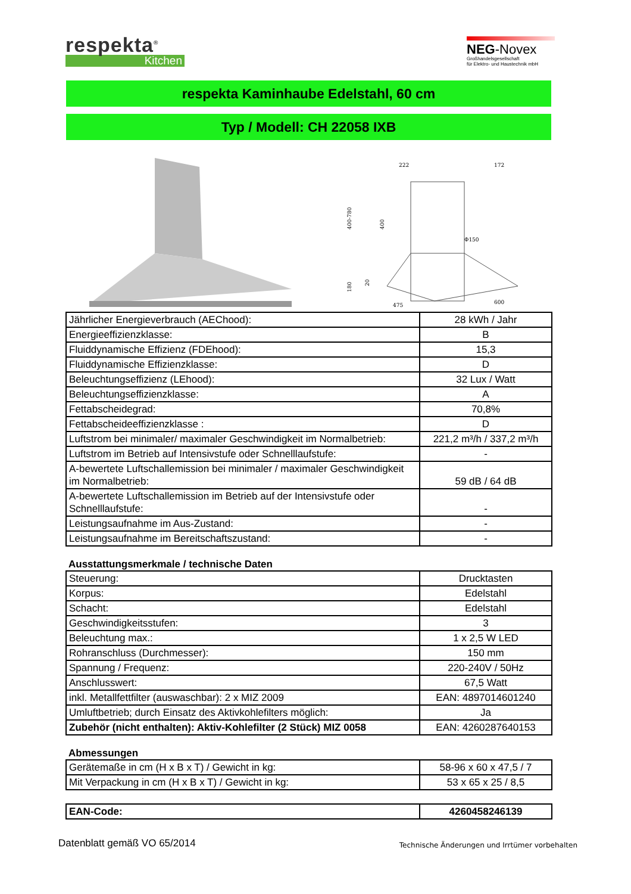respekta<sup>®</sup>
Kitchen
NEG-Novex
Großhandelsgesellschaft
für Elektro- und Haustechnik mbH
respekta Kaminhaube Edelstahl, 60 cm
Typ / Modell: CH 22058 IXB
222
172
400-780
400
Φ150
180
20
475
600
| Jährlicher Energieverbrauch (AEChood): | 28 kWh / Jahr |
| Energieeffizienzklasse: | B |
| Fluiddynamische Effizienz (FDEhood): | 15,3 |
| Fluiddynamische Effizienzklasse: | D |
| Beleuchtungseffizienz (LEhood): | 32 Lux / Watt |
| Beleuchtungseffizienzklasse: | A |
| Fettabscheidegrad: | 70,8% |
| Fettabscheideeffizienzklasse : | D |
| Luftstrom bei minimaler/ maximaler Geschwindigkeit im Normalbetrieb: | 221,2 m³/h / 337,2 m³/h |
| Luftstrom im Betrieb auf Intensivstufe oder Schnelllaufstufe: | - |
| A-bewertete Luftschallemission bei minimaler / maximaler Geschwindigkeit im Normalbetrieb: | 59 dB / 64 dB |
| A-bewertete Luftschallemission im Betrieb auf der Intensivstufe oder Schnelllaufstufe: | - |
| Leistungsaufnahme im Aus-Zustand: | - |
| Leistungsaufnahme im Bereitschaftszustand: | - |
Ausstattungsmerkmale / technische Daten
| Steuerung: | Drucktasten |
| Korpus: | Edelstahl |
| Schacht: | Edelstahl |
| Geschwindigkeitsstufen: | 3 |
| Beleuchtung max.: | 1 x 2,5 W LED |
| Rohranschluss (Durchmesser): | 150 mm |
| Spannung / Frequenz: | 220-240V / 50Hz |
| Anschlusswert: | 67,5 Watt |
| inkl. Metallfettfilter (auswaschbar): 2 x MIZ 2009 | EAN: 4897014601240 |
| Umluftbetrieb; durch Einsatz des Aktivkohlefilters möglich: | Ja |
| Zubehör (nicht enthalten): Aktiv-Kohlefilter (2 Stück) MIZ 0058 | EAN: 4260287640153 |
Abmessungen
| Gerätemaße in cm (H x B x T) / Gewicht in kg: | 58-96 x 60 x 47,5 / 7 |
| Mit Verpackung in cm (H x B x T) / Gewicht in kg: | 53 x 65 x 25 / 8,5 |
| EAN-Code: | 4260458246139 |
Datenblatt gemäß VO 65/2014 Technische Änderungen und Irrtümer vorbehalten